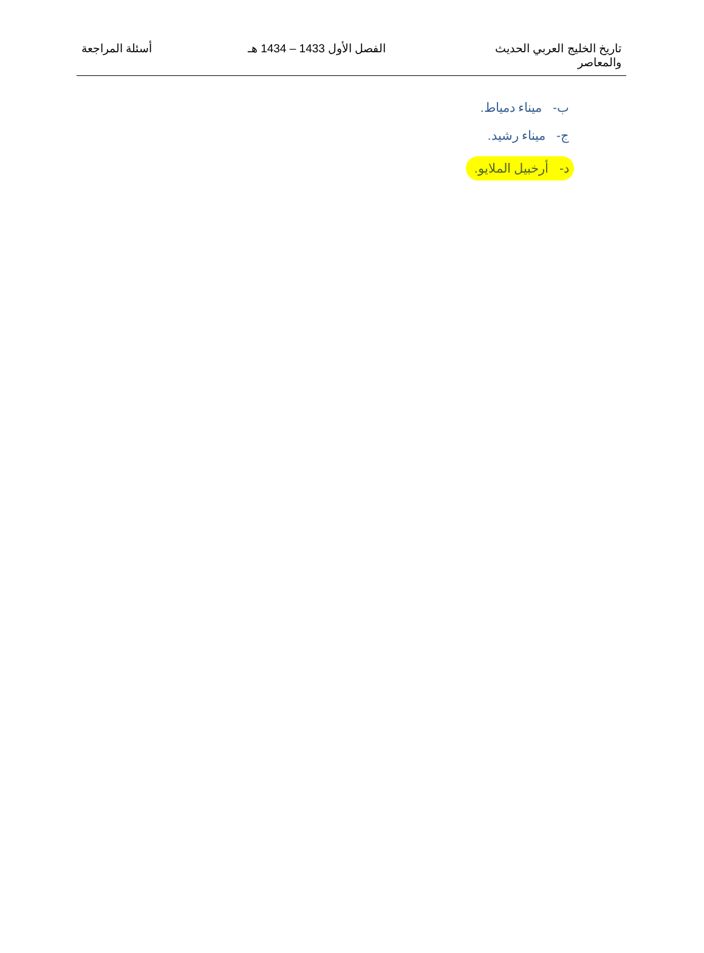تاريخ الخليج العربي الحديث
والمعاصر
الفصل الأول 1433 – 1434 هـ أسئلة المراجعة
ب- ميناء دمياط.
ج- ميناء رشيد.
د- أرخبيل الملايو.